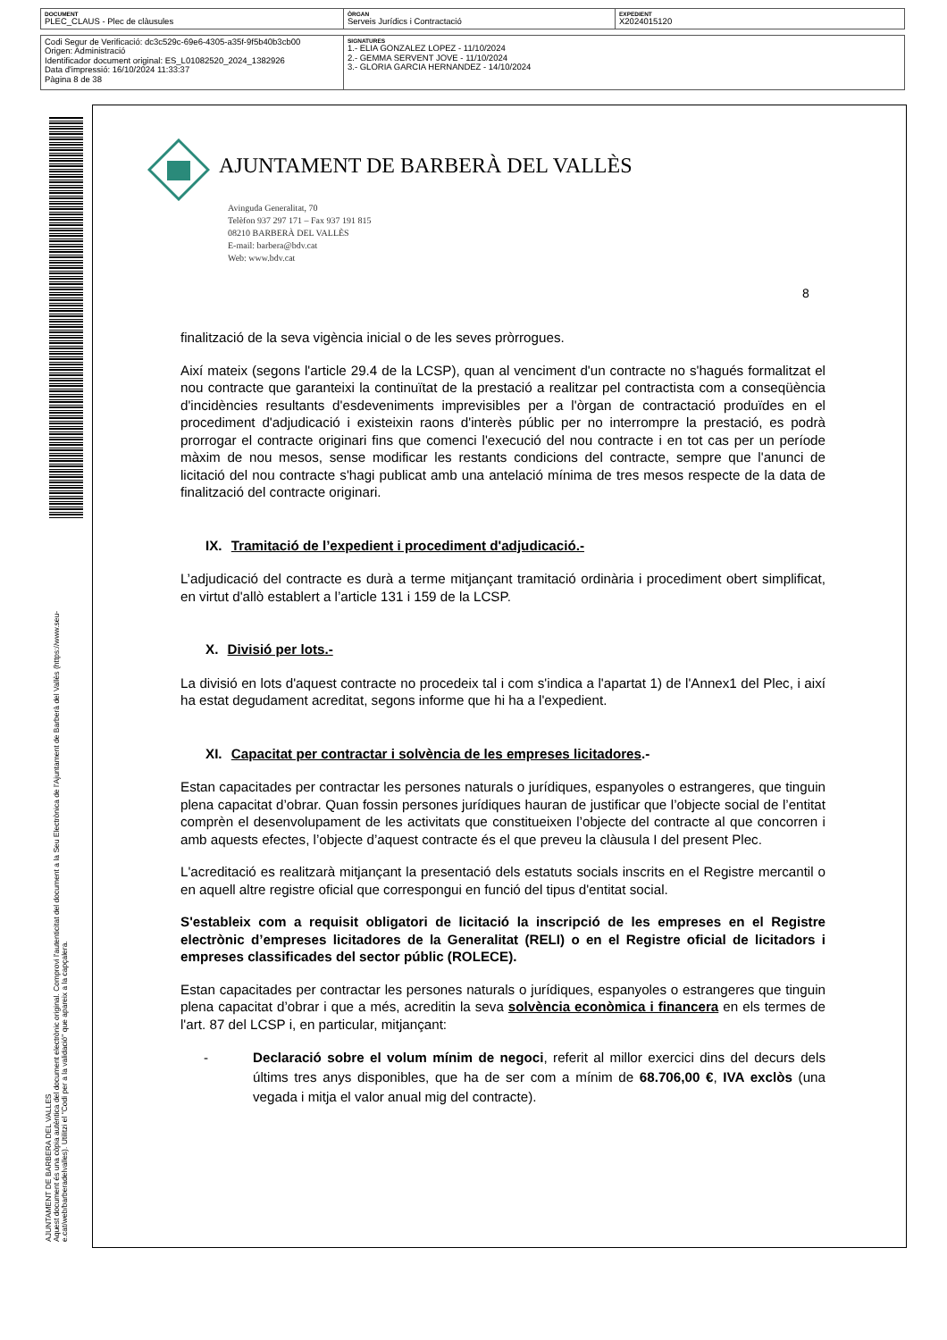| DOCUMENT PLEC_CLAUS - Plec de clàusules | ÒRGAN Serveis Jurídics i Contractació | EXPEDIENT X2024015120 |
| Codi Segur de Verificació: dc3c529c-69e6-4305-a35f-9f5b40b3cb00 Origen: Administració Identificador document original: ES_L01082520_2024_1382926 Data d'impressió: 16/10/2024 11:33:37 Pàgina 8 de 38 | SIGNATURES 1.- ELIA GONZALEZ LOPEZ - 11/10/2024 2.- GEMMA SERVENT JOVE - 11/10/2024 3.- GLORIA GARCIA HERNANDEZ - 14/10/2024 |
AJUNTAMENT DE BARBERA DEL VALLES
Aquest document és una còpia autèntica del document electrònic original. Comprovi l'autenticitat del document a la Seu Electrònica de l'Ajuntament de Barberà del Vallès (https://www.seu-e.cat/web/barberadelvalles). Utilitzi el "Codi per a la validació" que apareix a la capçalera.
AJUNTAMENT DE BARBERÀ DEL VALLÈS
Avinguda Generalitat, 70
Telèfon 937 297 171 – Fax 937 191 815
08210 BARBERÀ DEL VALLÈS
E-mail: barbera@bdv.cat
Web: www.bdv.cat
8
finalització de la seva vigència inicial o de les seves pròrrogues.
Així mateix (segons l'article 29.4 de la LCSP), quan al venciment d'un contracte no s'hagués formalitzat el nou contracte que garanteixi la continuïtat de la prestació a realitzar pel contractista com a conseqüència d'incidències resultants d'esdeveniments imprevisibles per a l'òrgan de contractació produïdes en el procediment d'adjudicació i existeixin raons d'interès públic per no interrompre la prestació, es podrà prorrogar el contracte originari fins que comenci l'execució del nou contracte i en tot cas per un període màxim de nou mesos, sense modificar les restants condicions del contracte, sempre que l'anunci de licitació del nou contracte s'hagi publicat amb una antelació mínima de tres mesos respecte de la data de finalització del contracte originari.
IX. Tramitació de l’expedient i procediment d'adjudicació.-
L’adjudicació del contracte es durà a terme mitjançant tramitació ordinària i procediment obert simplificat, en virtut d'allò establert a l’article 131 i 159 de la LCSP.
X. Divisió per lots.-
La divisió en lots d'aquest contracte no procedeix tal i com s'indica a l'apartat 1) de l'Annex1 del Plec, i així ha estat degudament acreditat, segons informe que hi ha a l'expedient.
XI. Capacitat per contractar i solvència de les empreses licitadores.-
Estan capacitades per contractar les persones naturals o jurídiques, espanyoles o estrangeres, que tinguin plena capacitat d’obrar. Quan fossin persones jurídiques hauran de justificar que l’objecte social de l’entitat comprèn el desenvolupament de les activitats que constitueixen l’objecte del contracte al que concorren i amb aquests efectes, l’objecte d’aquest contracte és el que preveu la clàusula I del present Plec.
L'acreditació es realitzarà mitjançant la presentació dels estatuts socials inscrits en el Registre mercantil o en aquell altre registre oficial que correspongui en funció del tipus d'entitat social.
S'estableix com a requisit obligatori de licitació la inscripció de les empreses en el Registre electrònic d’empreses licitadores de la Generalitat (RELI) o en el Registre oficial de licitadors i empreses classificades del sector públic (ROLECE).
Estan capacitades per contractar les persones naturals o jurídiques, espanyoles o estrangeres que tinguin plena capacitat d’obrar i que a més, acreditin la seva solvència econòmica i financera en els termes de l'art. 87 del LCSP i, en particular, mitjançant:
- Declaració sobre el volum mínim de negoci, referit al millor exercici dins del decurs dels últims tres anys disponibles, que ha de ser com a mínim de 68.706,00 €, IVA exclòs (una vegada i mitja el valor anual mig del contracte).